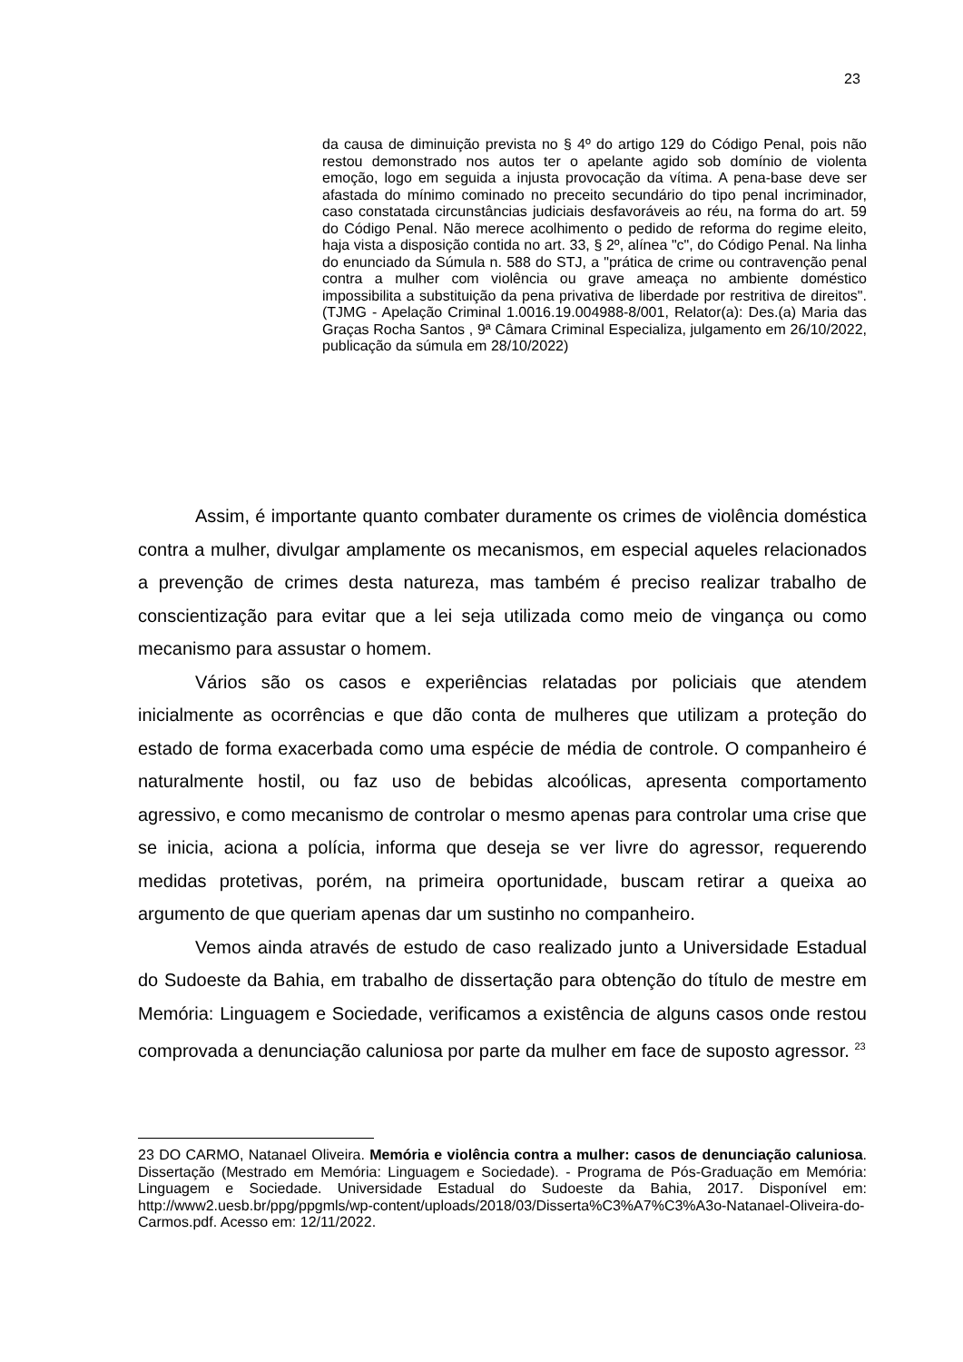23
da causa de diminuição prevista no § 4º do artigo 129 do Código Penal, pois não restou demonstrado nos autos ter o apelante agido sob domínio de violenta emoção, logo em seguida a injusta provocação da vítima. A pena-base deve ser afastada do mínimo cominado no preceito secundário do tipo penal incriminador, caso constatada circunstâncias judiciais desfavoráveis ao réu, na forma do art. 59 do Código Penal. Não merece acolhimento o pedido de reforma do regime eleito, haja vista a disposição contida no art. 33, § 2º, alínea "c", do Código Penal. Na linha do enunciado da Súmula n. 588 do STJ, a "prática de crime ou contravenção penal contra a mulher com violência ou grave ameaça no ambiente doméstico impossibilita a substituição da pena privativa de liberdade por restritiva de direitos". (TJMG - Apelação Criminal 1.0016.19.004988-8/001, Relator(a): Des.(a) Maria das Graças Rocha Santos , 9ª Câmara Criminal Especializa, julgamento em 26/10/2022, publicação da súmula em 28/10/2022)
Assim, é importante quanto combater duramente os crimes de violência doméstica contra a mulher, divulgar amplamente os mecanismos, em especial aqueles relacionados a prevenção de crimes desta natureza, mas também é preciso realizar trabalho de conscientização para evitar que a lei seja utilizada como meio de vingança ou como mecanismo para assustar o homem.
Vários são os casos e experiências relatadas por policiais que atendem inicialmente as ocorrências e que dão conta de mulheres que utilizam a proteção do estado de forma exacerbada como uma espécie de média de controle. O companheiro é naturalmente hostil, ou faz uso de bebidas alcoólicas, apresenta comportamento agressivo, e como mecanismo de controlar o mesmo apenas para controlar uma crise que se inicia, aciona a polícia, informa que deseja se ver livre do agressor, requerendo medidas protetivas, porém, na primeira oportunidade, buscam retirar a queixa ao argumento de que queriam apenas dar um sustinho no companheiro.
Vemos ainda através de estudo de caso realizado junto a Universidade Estadual do Sudoeste da Bahia, em trabalho de dissertação para obtenção do título de mestre em Memória: Linguagem e Sociedade, verificamos a existência de alguns casos onde restou comprovada a denunciação caluniosa por parte da mulher em face de suposto agressor. <sup>23</sup>
23 DO CARMO, Natanael Oliveira. Memória e violência contra a mulher: casos de denunciação caluniosa. Dissertação (Mestrado em Memória: Linguagem e Sociedade). - Programa de Pós-Graduação em Memória: Linguagem e Sociedade. Universidade Estadual do Sudoeste da Bahia, 2017. Disponível em: http://www2.uesb.br/ppg/ppgmls/wp-content/uploads/2018/03/Disserta%C3%A7%C3%A3o-Natanael-Oliveira-do-Carmos.pdf. Acesso em: 12/11/2022.